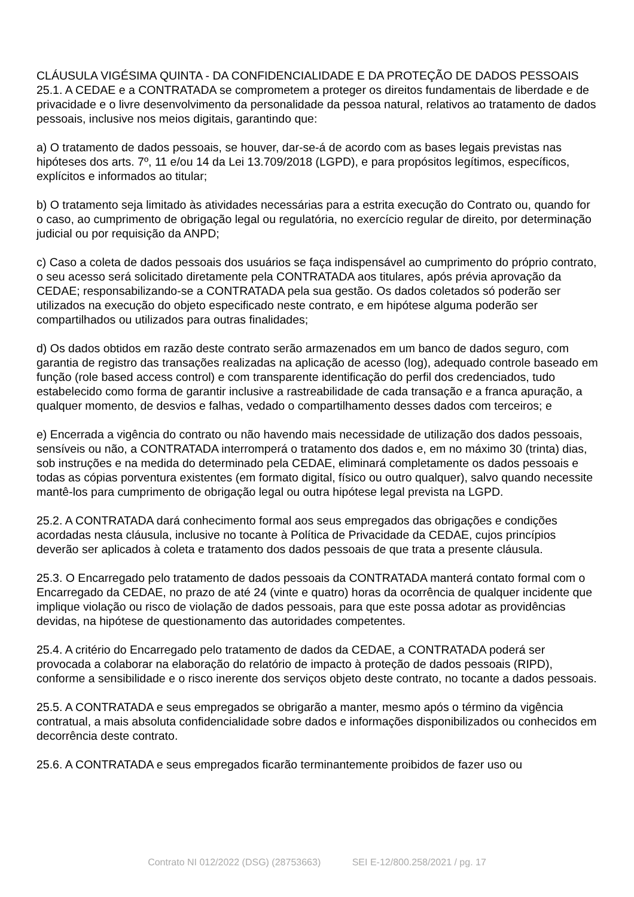CLÁUSULA VIGÉSIMA QUINTA - DA CONFIDENCIALIDADE E DA PROTEÇÃO DE DADOS PESSOAIS
25.1. A CEDAE e a CONTRATADA se comprometem a proteger os direitos fundamentais de liberdade e de privacidade e o livre desenvolvimento da personalidade da pessoa natural, relativos ao tratamento de dados pessoais, inclusive nos meios digitais, garantindo que:
a) O tratamento de dados pessoais, se houver, dar-se-á de acordo com as bases legais previstas nas hipóteses dos arts. 7º, 11 e/ou 14 da Lei 13.709/2018 (LGPD), e para propósitos legítimos, específicos, explícitos e informados ao titular;
b) O tratamento seja limitado às atividades necessárias para a estrita execução do Contrato ou, quando for o caso, ao cumprimento de obrigação legal ou regulatória, no exercício regular de direito, por determinação judicial ou por requisição da ANPD;
c) Caso a coleta de dados pessoais dos usuários se faça indispensável ao cumprimento do próprio contrato, o seu acesso será solicitado diretamente pela CONTRATADA aos titulares, após prévia aprovação da CEDAE; responsabilizando-se a CONTRATADA pela sua gestão. Os dados coletados só poderão ser utilizados na execução do objeto especificado neste contrato, e em hipótese alguma poderão ser compartilhados ou utilizados para outras finalidades;
d) Os dados obtidos em razão deste contrato serão armazenados em um banco de dados seguro, com garantia de registro das transações realizadas na aplicação de acesso (log), adequado controle baseado em função (role based access control) e com transparente identificação do perfil dos credenciados, tudo estabelecido como forma de garantir inclusive a rastreabilidade de cada transação e a franca apuração, a qualquer momento, de desvios e falhas, vedado o compartilhamento desses dados com terceiros; e
e) Encerrada a vigência do contrato ou não havendo mais necessidade de utilização dos dados pessoais, sensíveis ou não, a CONTRATADA interromperá o tratamento dos dados e, em no máximo 30 (trinta) dias, sob instruções e na medida do determinado pela CEDAE, eliminará completamente os dados pessoais e todas as cópias porventura existentes (em formato digital, físico ou outro qualquer), salvo quando necessite mantê-los para cumprimento de obrigação legal ou outra hipótese legal prevista na LGPD.
25.2. A CONTRATADA dará conhecimento formal aos seus empregados das obrigações e condições acordadas nesta cláusula, inclusive no tocante à Política de Privacidade da CEDAE, cujos princípios deverão ser aplicados à coleta e tratamento dos dados pessoais de que trata a presente cláusula.
25.3. O Encarregado pelo tratamento de dados pessoais da CONTRATADA manterá contato formal com o Encarregado da CEDAE, no prazo de até 24 (vinte e quatro) horas da ocorrência de qualquer incidente que implique violação ou risco de violação de dados pessoais, para que este possa adotar as providências devidas, na hipótese de questionamento das autoridades competentes.
25.4. A critério do Encarregado pelo tratamento de dados da CEDAE, a CONTRATADA poderá ser provocada a colaborar na elaboração do relatório de impacto à proteção de dados pessoais (RIPD), conforme a sensibilidade e o risco inerente dos serviços objeto deste contrato, no tocante a dados pessoais.
25.5. A CONTRATADA e seus empregados se obrigarão a manter, mesmo após o término da vigência contratual, a mais absoluta confidencialidade sobre dados e informações disponibilizados ou conhecidos em decorrência deste contrato.
25.6. A CONTRATADA e seus empregados ficarão terminantemente proibidos de fazer uso ou
Contrato NI 012/2022 (DSG) (28753663) SEI E-12/800.258/2021 / pg. 17